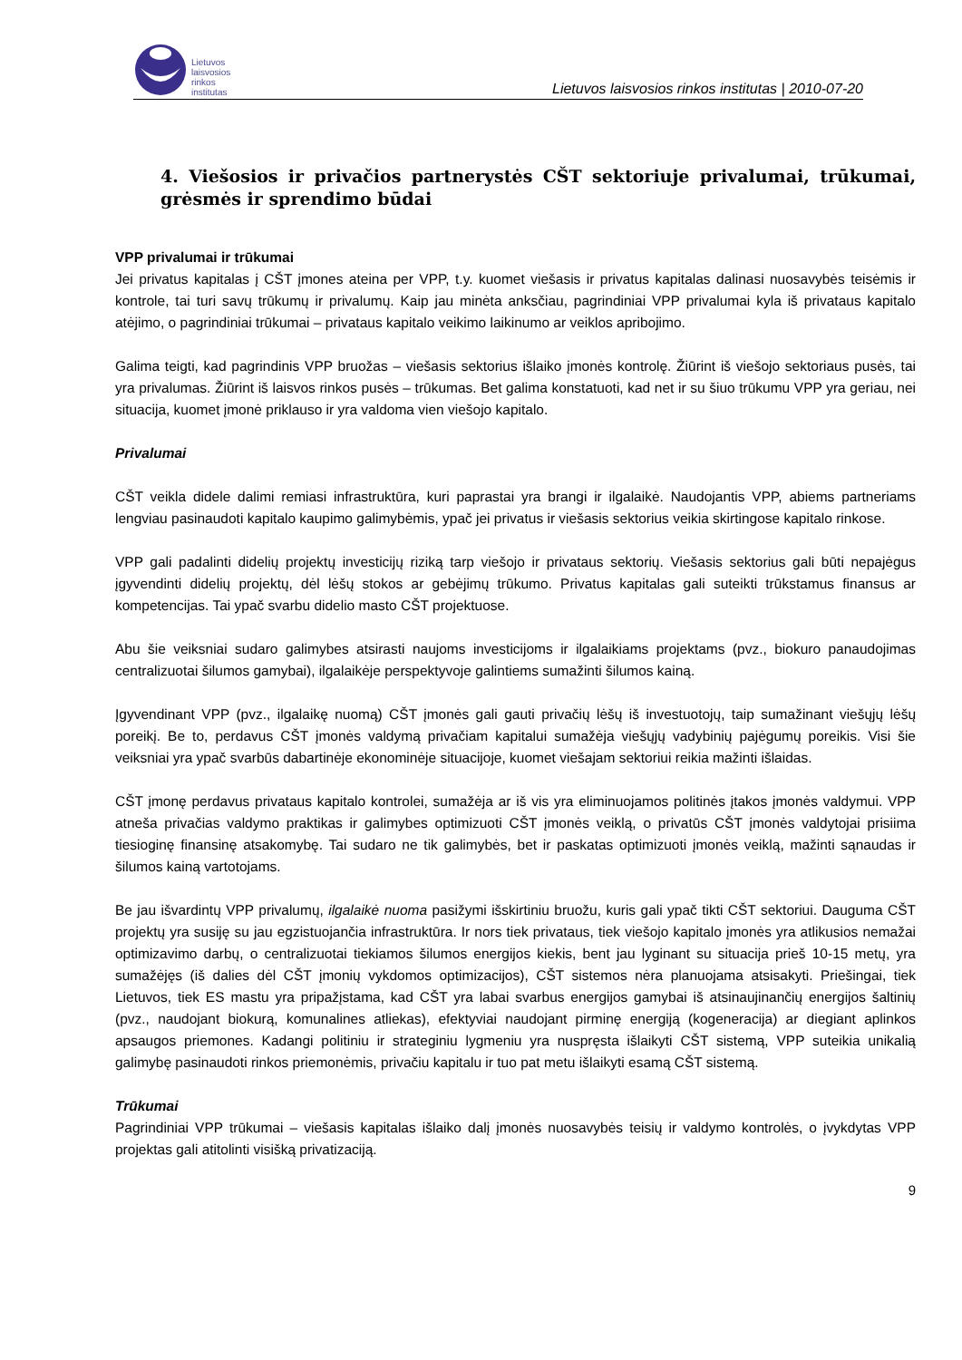Lietuvos
laisvosios
rinkos
institutas
Lietuvos laisvosios rinkos institutas | 2010-07-20
4. Viešosios ir privačios partnerystės CŠT sektoriuje privalumai, trūkumai, grėsmės ir sprendimo būdai
VPP privalumai ir trūkumai
Jei privatus kapitalas į CŠT įmones ateina per VPP, t.y. kuomet viešasis ir privatus kapitalas dalinasi nuosavybės teisėmis ir kontrole, tai turi savų trūkumų ir privalumų. Kaip jau minėta anksčiau, pagrindiniai VPP privalumai kyla iš privataus kapitalo atėjimo, o pagrindiniai trūkumai – privataus kapitalo veikimo laikinumo ar veiklos apribojimo.
Galima teigti, kad pagrindinis VPP bruožas – viešasis sektorius išlaiko įmonės kontrolę. Žiūrint iš viešojo sektoriaus pusės, tai yra privalumas. Žiūrint iš laisvos rinkos pusės – trūkumas. Bet galima konstatuoti, kad net ir su šiuo trūkumu VPP yra geriau, nei situacija, kuomet įmonė priklauso ir yra valdoma vien viešojo kapitalo.
Privalumai
CŠT veikla didele dalimi remiasi infrastruktūra, kuri paprastai yra brangi ir ilgalaikė. Naudojantis VPP, abiems partneriams lengviau pasinaudoti kapitalo kaupimo galimybėmis, ypač jei privatus ir viešasis sektorius veikia skirtingose kapitalo rinkose.
VPP gali padalinti didelių projektų investicijų riziką tarp viešojo ir privataus sektorių. Viešasis sektorius gali būti nepajėgus įgyvendinti didelių projektų, dėl lėšų stokos ar gebėjimų trūkumo. Privatus kapitalas gali suteikti trūkstamus finansus ar kompetencijas. Tai ypač svarbu didelio masto CŠT projektuose.
Abu šie veiksniai sudaro galimybes atsirasti naujoms investicijoms ir ilgalaikiams projektams (pvz., biokuro panaudojimas centralizuotai šilumos gamybai), ilgalaikėje perspektyvoje galintiems sumažinti šilumos kainą.
Įgyvendinant VPP (pvz., ilgalaikę nuomą) CŠT įmonės gali gauti privačių lėšų iš investuotojų, taip sumažinant viešųjų lėšų poreikį. Be to, perdavus CŠT įmonės valdymą privačiam kapitalui sumažėja viešųjų vadybinių pajėgumų poreikis. Visi šie veiksniai yra ypač svarbūs dabartinėje ekonominėje situacijoje, kuomet viešajam sektoriui reikia mažinti išlaidas.
CŠT įmonę perdavus privataus kapitalo kontrolei, sumažėja ar iš vis yra eliminuojamos politinės įtakos įmonės valdymui. VPP atneša privačias valdymo praktikas ir galimybes optimizuoti CŠT įmonės veiklą, o privatūs CŠT įmonės valdytojai prisiima tiesioginę finansinę atsakomybę. Tai sudaro ne tik galimybės, bet ir paskatas optimizuoti įmonės veiklą, mažinti sąnaudas ir šilumos kainą vartotojams.
Be jau išvardintų VPP privalumų, ilgalaikė nuoma pasižymi išskirtiniu bruožu, kuris gali ypač tikti CŠT sektoriui. Dauguma CŠT projektų yra susiję su jau egzistuojančia infrastruktūra. Ir nors tiek privataus, tiek viešojo kapitalo įmonės yra atlikusios nemažai optimizavimo darbų, o centralizuotai tiekiamos šilumos energijos kiekis, bent jau lyginant su situacija prieš 10-15 metų, yra sumažėjęs (iš dalies dėl CŠT įmonių vykdomos optimizacijos), CŠT sistemos nėra planuojama atsisakyti. Priešingai, tiek Lietuvos, tiek ES mastu yra pripažįstama, kad CŠT yra labai svarbus energijos gamybai iš atsinaujinančių energijos šaltinių (pvz., naudojant biokurą, komunalines atliekas), efektyviai naudojant pirminę energiją (kogeneracija) ar diegiant aplinkos apsaugos priemones. Kadangi politiniu ir strateginiu lygmeniu yra nuspręsta išlaikyti CŠT sistemą, VPP suteikia unikalią galimybę pasinaudoti rinkos priemonėmis, privačiu kapitalu ir tuo pat metu išlaikyti esamą CŠT sistemą.
Trūkumai
Pagrindiniai VPP trūkumai – viešasis kapitalas išlaiko dalį įmonės nuosavybės teisių ir valdymo kontrolės, o įvykdytas VPP projektas gali atitolinti visišką privatizaciją.
9